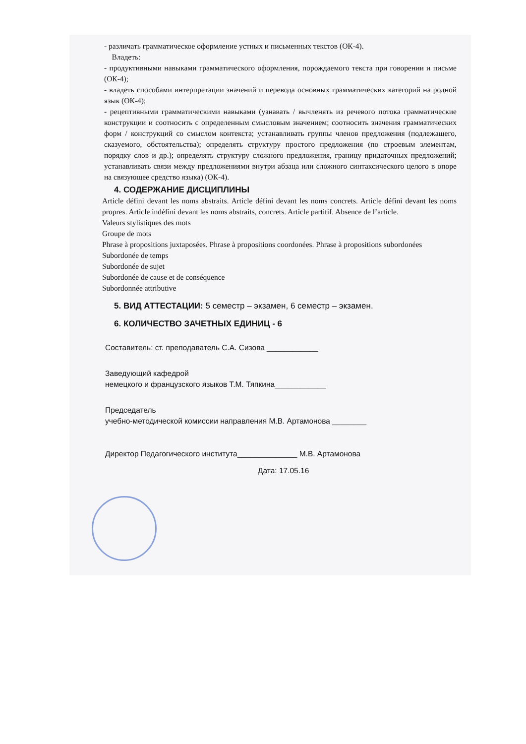- различать грамматическое оформление устных и письменных текстов (ОК-4).
Владеть:
- продуктивными навыками грамматического оформления, порождаемого текста при говорении и письме (ОК-4);
- владеть способами интерпретации значений и перевода основных грамматических категорий на родной язык (ОК-4);
- рецептивными грамматическими навыками (узнавать / вычленять из речевого потока грамматические конструкции и соотносить с определенным смысловым значением; соотносить значения грамматических форм / конструкций со смыслом контекста; устанавливать группы членов предложения (подлежащего, сказуемого, обстоятельства); определять структуру простого предложения (по строевым элементам, порядку слов и др.); определять структуру сложного предложения, границу придаточных предложений; устанавливать связи между предложениями внутри абзаца или сложного синтаксического целого в опоре на связующее средство языка) (ОК-4).
4. СОДЕРЖАНИЕ ДИСЦИПЛИНЫ
Article défini devant les noms abstraits. Article défini devant les noms concrets. Article défini devant les noms propres. Article indéfini devant les noms abstraits, concrets. Article partitif. Absence de l’article.
Valeurs stylistiques des mots
Groupe de mots
Phrase à propositions juxtaposées. Phrase à propositions coordonées. Phrase à propositions subordonées
Subordonée de temps
Subordonée de sujet
Subordonée de cause et de conséquence
Subordonnée attributive
5. ВИД АТТЕСТАЦИИ: 5 семестр – экзамен, 6 семестр – экзамен.
6. КОЛИЧЕСТВО ЗАЧЕТНЫХ ЕДИНИЦ - 6
Составитель: ст. преподаватель С.А. Сизова ____________
Заведующий кафедрой
немецкого и французского языков Т.М. Тяпкина____________
Председатель
учебно-методической комиссии направления М.В. Артамонова ________
Директор Педагогического института______________ М.В. Артамонова
Дата: 17.05.16